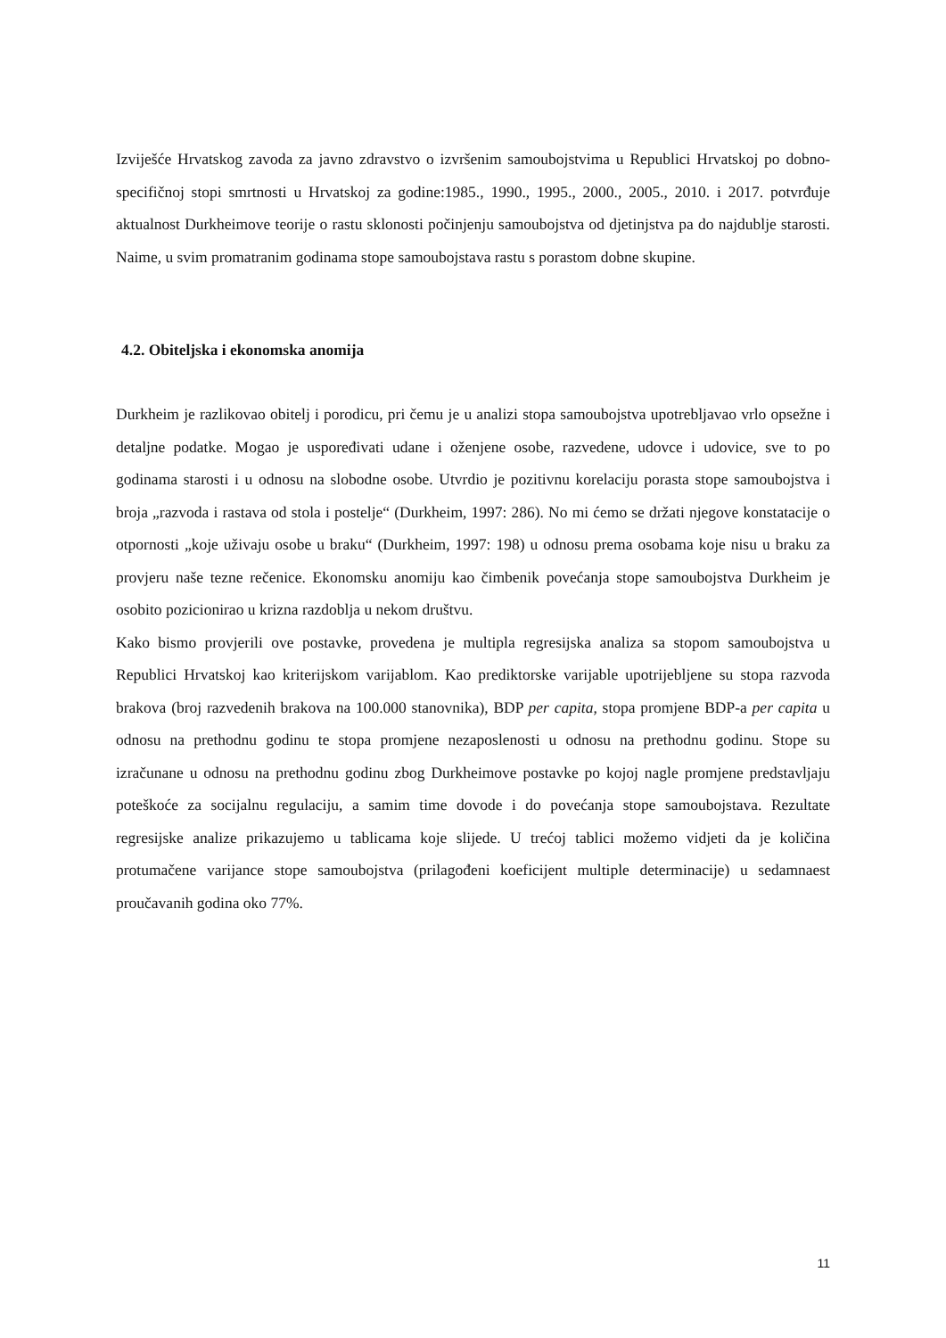Izviješće Hrvatskog zavoda za javno zdravstvo o izvršenim samoubojstvima u Republici Hrvatskoj po dobno-specifičnoj stopi smrtnosti u Hrvatskoj za godine:1985., 1990., 1995., 2000., 2005., 2010. i 2017. potvrđuje aktualnost Durkheimove teorije o rastu sklonosti počinjenju samoubojstva od djetinjstva pa do najdublje starosti. Naime, u svim promatranim godinama stope samoubojstava rastu s porastom dobne skupine.
4.2. Obiteljska i ekonomska anomija
Durkheim je razlikovao obitelj i porodicu, pri čemu je u analizi stopa samoubojstva upotrebljavao vrlo opsežne i detaljne podatke. Mogao je uspoređivati udane i oženjene osobe, razvedene, udovce i udovice, sve to po godinama starosti i u odnosu na slobodne osobe. Utvrdio je pozitivnu korelaciju porasta stope samoubojstva i broja „razvoda i rastava od stola i postelje“ (Durkheim, 1997: 286). No mi ćemo se držati njegove konstatacije o otpornosti „koje uživaju osobe u braku“ (Durkheim, 1997: 198) u odnosu prema osobama koje nisu u braku za provjeru naše tezne rečenice. Ekonomsku anomiju kao čimbenik povećanja stope samoubojstva Durkheim je osobito pozicionirao u krizna razdoblja u nekom društvu.
Kako bismo provjerili ove postavke, provedena je multipla regresijska analiza sa stopom samoubojstva u Republici Hrvatskoj kao kriterijskom varijablom. Kao prediktorske varijable upotrijebljene su stopa razvoda brakova (broj razvedenih brakova na 100.000 stanovnika), BDP per capita, stopa promjene BDP-a per capita u odnosu na prethodnu godinu te stopa promjene nezaposlenosti u odnosu na prethodnu godinu. Stope su izračunane u odnosu na prethodnu godinu zbog Durkheimove postavke po kojoj nagle promjene predstavljaju poteškoće za socijalnu regulaciju, a samim time dovode i do povećanja stope samoubojstava. Rezultate regresijske analize prikazujemo u tablicama koje slijede. U trećoj tablici možemo vidjeti da je količina protumačene varijance stope samoubojstva (prilagođeni koeficijent multiple determinacije) u sedamnaest proučavanih godina oko 77%.
11